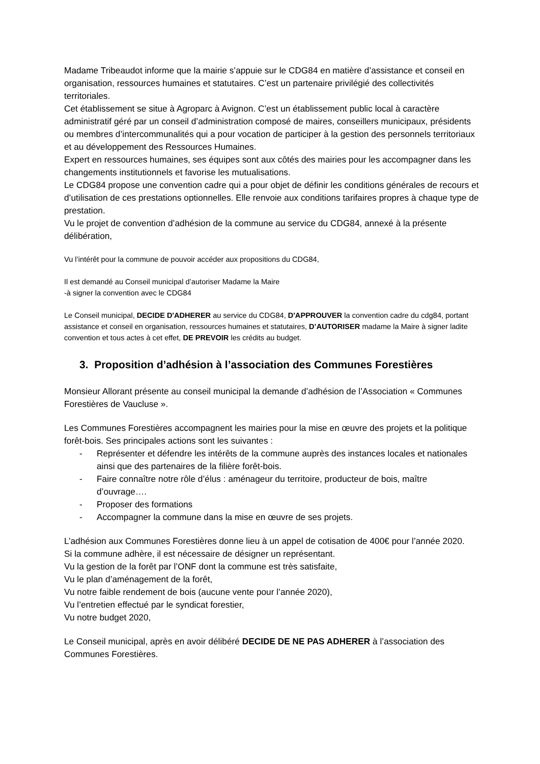Madame Tribeaudot informe que la mairie s’appuie sur le CDG84 en matière d’assistance et conseil en organisation, ressources humaines et statutaires. C’est un partenaire privilégié des collectivités territoriales.
Cet établissement se situe à Agroparc à Avignon. C’est un établissement public local à caractère administratif géré par un conseil d’administration composé de maires, conseillers municipaux, présidents ou membres d’intercommunalités qui a pour vocation de participer à la gestion des personnels territoriaux et au développement des Ressources Humaines.
Expert en ressources humaines, ses équipes sont aux côtés des mairies pour les accompagner dans les changements institutionnels et favorise les mutualisations.
Le CDG84 propose une convention cadre qui a pour objet de définir les conditions générales de recours et d’utilisation de ces prestations optionnelles. Elle renvoie aux conditions tarifaires propres à chaque type de prestation.
Vu le projet de convention d’adhésion de la commune au service du CDG84, annexé à la présente délibération,
Vu l’intérêt pour la commune de pouvoir accéder aux propositions du CDG84,
Il est demandé au Conseil municipal d’autoriser Madame la Maire
-à signer la convention avec le CDG84
Le Conseil municipal, DECIDE D'ADHERER au service du CDG84, D'APPROUVER la convention cadre du cdg84, portant assistance et conseil en organisation, ressources humaines et statutaires, D’AUTORISER madame la Maire à signer ladite convention et tous actes à cet effet, DE PREVOIR les crédits au budget.
3. Proposition d’adhésion à l’association des Communes Forestières
Monsieur Allorant présente au conseil municipal la demande d’adhésion de l’Association « Communes Forestières de Vaucluse ».
Les Communes Forestières accompagnent les mairies pour la mise en œuvre des projets et la politique forêt-bois. Ses principales actions sont les suivantes :
- Représenter et défendre les intérêts de la commune auprès des instances locales et nationales ainsi que des partenaires de la filière forêt-bois.
- Faire connaître notre rôle d’élus : aménageur du territoire, producteur de bois, maître d’ouvrage….
- Proposer des formations
- Accompagner la commune dans la mise en œuvre de ses projets.
L’adhésion aux Communes Forestières donne lieu à un appel de cotisation de 400€ pour l’année 2020.
Si la commune adhère, il est nécessaire de désigner un représentant.
Vu la gestion de la forêt par l’ONF dont la commune est très satisfaite,
Vu le plan d’aménagement de la forêt,
Vu notre faible rendement de bois (aucune vente pour l’année 2020),
Vu l’entretien effectué par le syndicat forestier,
Vu notre budget 2020,
Le Conseil municipal, après en avoir délibéré DECIDE DE NE PAS ADHERER à l’association des Communes Forestières.